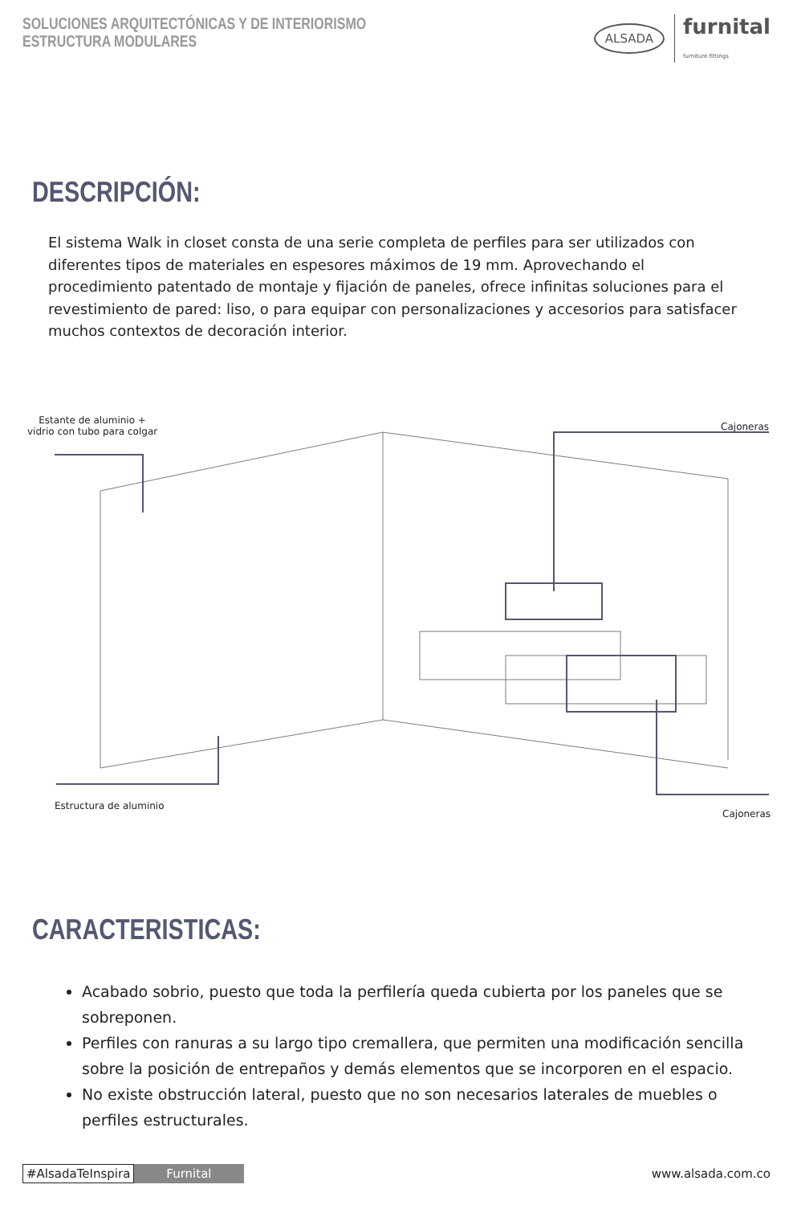SOLUCIONES ARQUITECTÓNICAS Y DE INTERIORISMO
ESTRUCTURA MODULARES
ALSADA furnital
furniture fittings
DESCRIPCIÓN:
El sistema Walk in closet consta de una serie completa de perfiles para ser utilizados con diferentes tipos de materiales en espesores máximos de 19 mm. Aprovechando el procedimiento patentado de montaje y fijación de paneles, ofrece infinitas soluciones para el revestimiento de pared: liso, o para equipar con personalizaciones y accesorios para satisfacer muchos contextos de decoración interior.
Estante de aluminio +
vidrio con tubo para colgar
Cajoneras
Estructura de aluminio
Cajoneras
CARACTERISTICAS:
Acabado sobrio, puesto que toda la perfilería queda cubierta por los paneles que se sobreponen.
Perfiles con ranuras a su largo tipo cremallera, que permiten una modificación sencilla sobre la posición de entrepaños y demás elementos que se incorporen en el espacio.
No existe obstrucción lateral, puesto que no son necesarios laterales de muebles o perfiles estructurales.
#AlsadaTeInspira Furnital
www.alsada.com.co